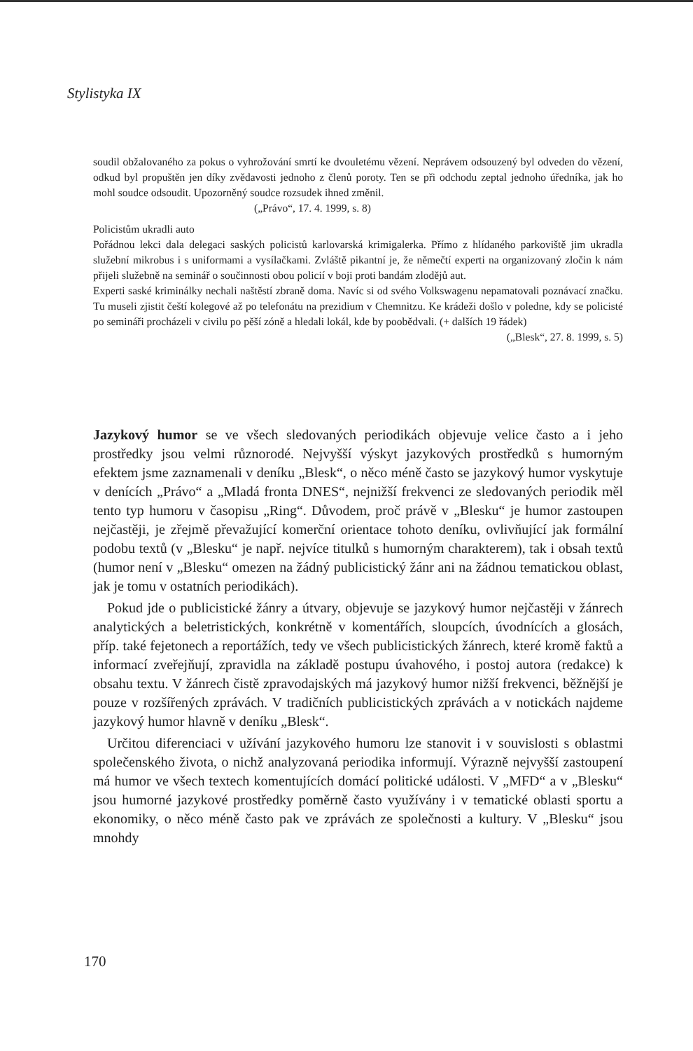Stylistyka IX
soudil obžalovaného za pokus o vyhrožování smrtí ke dvouletému vězení. Neprávem odsouzený byl odveden do vězení, odkud byl propuštěn jen díky zvědavosti jednoho z členů poroty. Ten se při odchodu zeptal jednoho úředníka, jak ho mohl soudce odsoudit. Upozorněný soudce rozsudek ihned změnil.
(„Právo“, 17. 4. 1999, s. 8)
Policistům ukradli auto
Pořádnou lekci dala delegaci saských policistů karlovarská krimigalerka. Přímo z hlídaného parkoviště jim ukradla služební mikrobus i s uniformami a vysílačkami. Zvláště pikantní je, že němečtí experti na organizovaný zločin k nám přijeli služebně na seminář o součinnosti obou policií v boji proti bandám zlodějů aut.
Experti saské kriminálky nechali naštěstí zbraně doma. Navíc si od svého Volkswagenu nepamatovali poznávací značku. Tu museli zjistit čeští kolegové až po telefonátu na prezidium v Chemnitzu. Ke krádeži došlo v poledne, kdy se policisté po semináři procházeli v civilu po pěší zóně a hledali lokál, kde by poobědvali. (+ dalších 19 řádek)
(„Blesk“, 27. 8. 1999, s. 5)
Jazykový humor se ve všech sledovaných periodikách objevuje velice často a i jeho prostředky jsou velmi různorodé. Nejvyšší výskyt jazykových prostředků s humorným efektem jsme zaznamenali v deníku „Blesk“, o něco méně často se jazykový humor vyskytuje v denících „Právo“ a „Mladá fronta DNES“, nejnižší frekvenci ze sledovaných periodik měl tento typ humoru v časopisu „Ring“. Důvodem, proč právě v „Blesku“ je humor zastoupen nejčastěji, je zřejmě převažující komerční orientace tohoto deníku, ovlivňující jak formální podobu textů (v „Blesku“ je např. nejvíce titulků s humorným charakterem), tak i obsah textů (humor není v „Blesku“ omezen na žádný publicistický žánr ani na žádnou tematickou oblast, jak je tomu v ostatních periodikách).
Pokud jde o publicistické žánry a útvary, objevuje se jazykový humor nejčastěji v žánrech analytických a beletristických, konkrétně v komentářích, sloupcích, úvodnících a glosách, příp. také fejetonech a reportážích, tedy ve všech publicistických žánrech, které kromě faktů a informací zveřejňují, zpravidla na základě postupu úvahového, i postoj autora (redakce) k obsahu textu. V žánrech čistě zpravodajských má jazykový humor nižší frekvenci, běžnější je pouze v rozšířených zprávách. V tradičních publicistických zprávách a v notickách najdeme jazykový humor hlavně v deníku „Blesk“.
Určitou diferenciaci v užívání jazykového humoru lze stanovit i v souvislosti s oblastmi společenského života, o nichž analyzovaná periodika informují. Výrazně nejvyšší zastoupení má humor ve všech textech komentujících domácí politické události. V „MFD“ a v „Blesku“ jsou humorné jazykové prostředky poměrně často využívány i v tematické oblasti sportu a ekonomiky, o něco méně často pak ve zprávách ze společnosti a kultury. V „Blesku“ jsou mnohdy
170